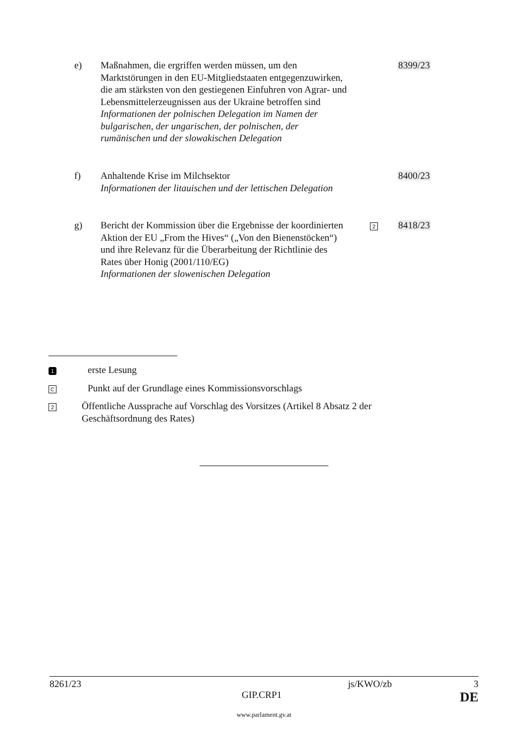e) Maßnahmen, die ergriffen werden müssen, um den Marktstörungen in den EU-Mitgliedstaaten entgegenzuwirken, die am stärksten von den gestiegenen Einfuhren von Agrar- und Lebensmittelerzeugnissen aus der Ukraine betroffen sind
Informationen der polnischen Delegation im Namen der bulgarischen, der ungarischen, der polnischen, der rumänischen und der slowakischen Delegation
8399/23
f) Anhaltende Krise im Milchsektor
Informationen der litauischen und der lettischen Delegation
8400/23
g) Bericht der Kommission über die Ergebnisse der koordinierten Aktion der EU „From the Hives“ („Von den Bienenstöcken“) und ihre Relevanz für die Überarbeitung der Richtlinie des Rates über Honig (2001/110/EG)
Informationen der slowenischen Delegation
2
8418/23
1
erste Lesung
C
Punkt auf der Grundlage eines Kommissionsvorschlags
2
Öffentliche Aussprache auf Vorschlag des Vorsitzes (Artikel 8 Absatz 2 der Geschäftsordnung des Rates)
8261/23 js/KWO/zb 3
GIP.CRP1 DE
www.parlament.gv.at